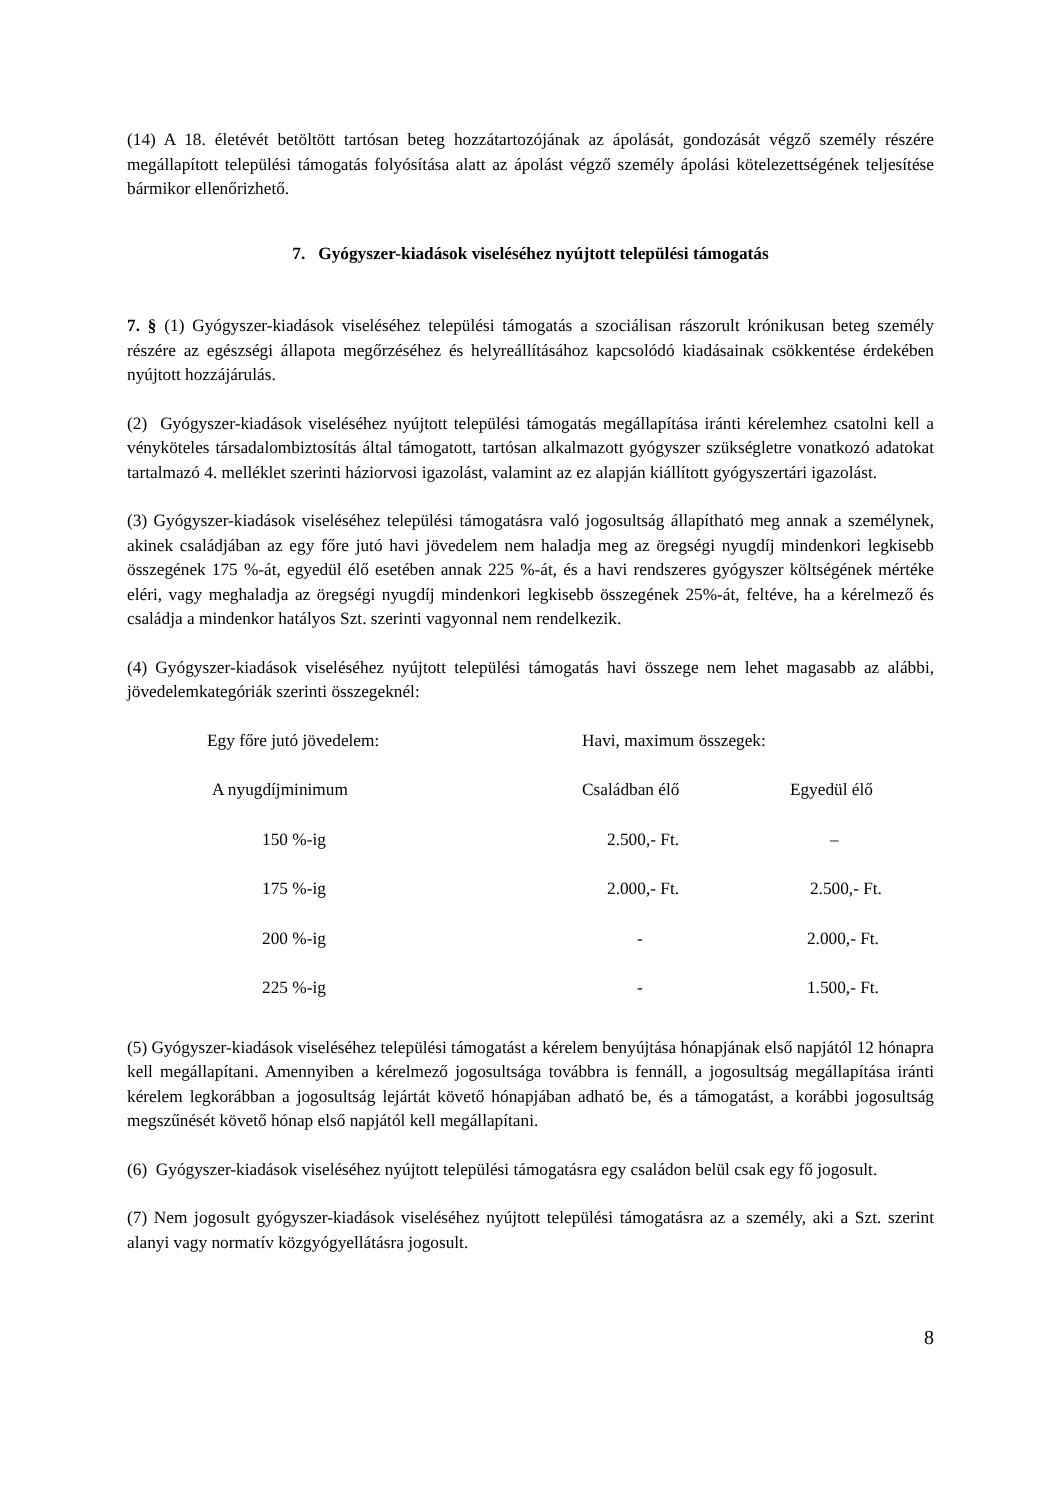(14) A 18. életévét betöltött tartósan beteg hozzátartozójának az ápolását, gondozását végző személy részére megállapított települési támogatás folyósítása alatt az ápolást végző személy ápolási kötelezettségének teljesítése bármikor ellenőrizhető.
7. Gyógyszer-kiadások viseléséhez nyújtott települési támogatás
7. § (1) Gyógyszer-kiadások viseléséhez települési támogatás a szociálisan rászorult krónikusan beteg személy részére az egészségi állapota megőrzéséhez és helyreállításához kapcsolódó kiadásainak csökkentése érdekében nyújtott hozzájárulás.
(2) Gyógyszer-kiadások viseléséhez nyújtott települési támogatás megállapítása iránti kérelemhez csatolni kell a vényköteles társadalombiztosítás által támogatott, tartósan alkalmazott gyógyszer szükségletre vonatkozó adatokat tartalmazó 4. melléklet szerinti háziorvosi igazolást, valamint az ez alapján kiállított gyógyszertári igazolást.
(3) Gyógyszer-kiadások viseléséhez települési támogatásra való jogosultság állapítható meg annak a személynek, akinek családjában az egy főre jutó havi jövedelem nem haladja meg az öregségi nyugdíj mindenkori legkisebb összegének 175 %-át, egyedül élő esetében annak 225 %-át, és a havi rendszeres gyógyszer költségének mértéke eléri, vagy meghaladja az öregségi nyugdíj mindenkori legkisebb összegének 25%-át, feltéve, ha a kérelmező és családja a mindenkor hatályos Szt. szerinti vagyonnal nem rendelkezik.
(4) Gyógyszer-kiadások viseléséhez nyújtott települési támogatás havi összege nem lehet magasabb az alábbi, jövedelemkategóriák szerinti összegeknél:
| Egy főre jutó jövedelem: | Havi, maximum összegek: | |
| A nyugdíjminimum | Családban élő | Egyedül élő |
| 150 %-ig | 2.500,- Ft. | – |
| 175 %-ig | 2.000,- Ft. | 2.500,- Ft. |
| 200 %-ig | - | 2.000,- Ft. |
| 225 %-ig | - | 1.500,- Ft. |
(5) Gyógyszer-kiadások viseléséhez települési támogatást a kérelem benyújtása hónapjának első napjától 12 hónapra kell megállapítani. Amennyiben a kérelmező jogosultsága továbbra is fennáll, a jogosultság megállapítása iránti kérelem legkorábban a jogosultság lejártát követő hónapjában adható be, és a támogatást, a korábbi jogosultság megszűnését követő hónap első napjától kell megállapítani.
(6) Gyógyszer-kiadások viseléséhez nyújtott települési támogatásra egy családon belül csak egy fő jogosult.
(7) Nem jogosult gyógyszer-kiadások viseléséhez nyújtott települési támogatásra az a személy, aki a Szt. szerint alanyi vagy normatív közgyógyellátásra jogosult.
8